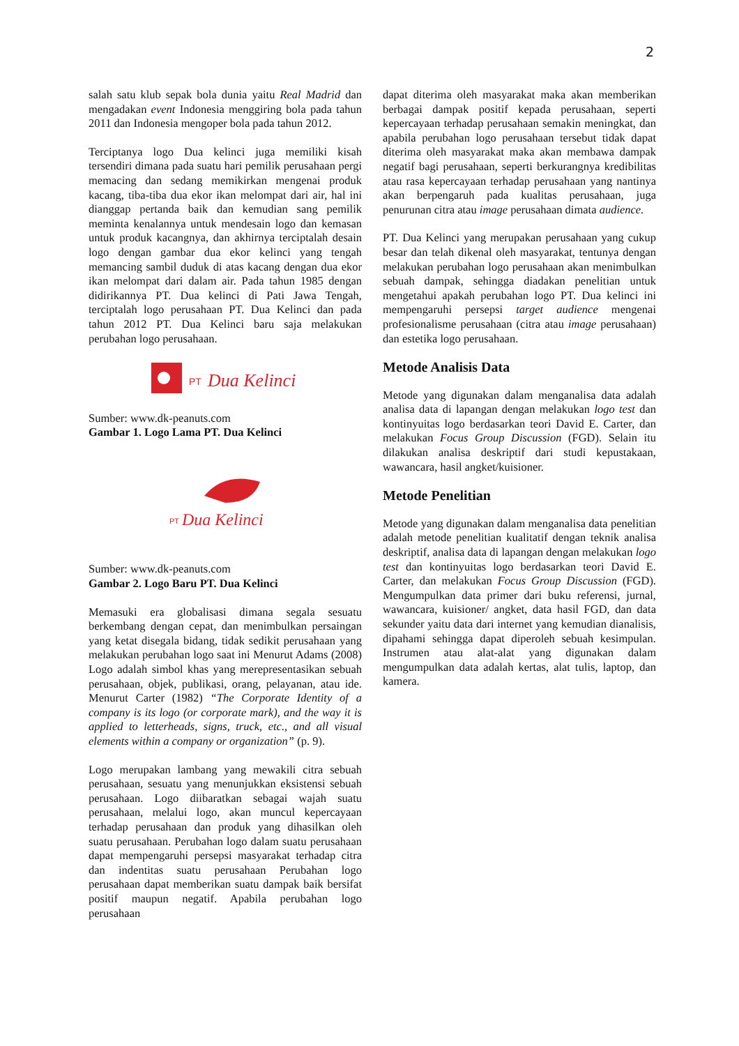2
salah satu klub sepak bola dunia yaitu Real Madrid dan mengadakan event Indonesia menggiring bola pada tahun 2011 dan Indonesia mengoper bola pada tahun 2012.
Terciptanya logo Dua kelinci juga memiliki kisah tersendiri dimana pada suatu hari pemilik perusahaan pergi memacing dan sedang memikirkan mengenai produk kacang, tiba-tiba dua ekor ikan melompat dari air, hal ini dianggap pertanda baik dan kemudian sang pemilik meminta kenalannya untuk mendesain logo dan kemasan untuk produk kacangnya, dan akhirnya terciptalah desain logo dengan gambar dua ekor kelinci yang tengah memancing sambil duduk di atas kacang dengan dua ekor ikan melompat dari dalam air. Pada tahun 1985 dengan didirikannya PT. Dua kelinci di Pati Jawa Tengah, terciptalah logo perusahaan PT. Dua Kelinci dan pada tahun 2012 PT. Dua Kelinci baru saja melakukan perubahan logo perusahaan.
PT
Dua Kelinci
Sumber: www.dk-peanuts.com
Gambar 1. Logo Lama PT. Dua Kelinci
PT
Dua Kelinci
Sumber: www.dk-peanuts.com
Gambar 2. Logo Baru PT. Dua Kelinci
Memasuki era globalisasi dimana segala sesuatu berkembang dengan cepat, dan menimbulkan persaingan yang ketat disegala bidang, tidak sedikit perusahaan yang melakukan perubahan logo saat ini Menurut Adams (2008) Logo adalah simbol khas yang merepresentasikan sebuah perusahaan, objek, publikasi, orang, pelayanan, atau ide. Menurut Carter (1982) “The Corporate Identity of a company is its logo (or corporate mark), and the way it is applied to letterheads, signs, truck, etc., and all visual elements within a company or organization” (p. 9).
Logo merupakan lambang yang mewakili citra sebuah perusahaan, sesuatu yang menunjukkan eksistensi sebuah perusahaan. Logo diibaratkan sebagai wajah suatu perusahaan, melalui logo, akan muncul kepercayaan terhadap perusahaan dan produk yang dihasilkan oleh suatu perusahaan. Perubahan logo dalam suatu perusahaan dapat mempengaruhi persepsi masyarakat terhadap citra dan indentitas suatu perusahaan Perubahan logo perusahaan dapat memberikan suatu dampak baik bersifat positif maupun negatif. Apabila perubahan logo perusahaan
dapat diterima oleh masyarakat maka akan memberikan berbagai dampak positif kepada perusahaan, seperti kepercayaan terhadap perusahaan semakin meningkat, dan apabila perubahan logo perusahaan tersebut tidak dapat diterima oleh masyarakat maka akan membawa dampak negatif bagi perusahaan, seperti berkurangnya kredibilitas atau rasa kepercayaan terhadap perusahaan yang nantinya akan berpengaruh pada kualitas perusahaan, juga penurunan citra atau image perusahaan dimata audience.
PT. Dua Kelinci yang merupakan perusahaan yang cukup besar dan telah dikenal oleh masyarakat, tentunya dengan melakukan perubahan logo perusahaan akan menimbulkan sebuah dampak, sehingga diadakan penelitian untuk mengetahui apakah perubahan logo PT. Dua kelinci ini mempengaruhi persepsi target audience mengenai profesionalisme perusahaan (citra atau image perusahaan) dan estetika logo perusahaan.
Metode Analisis Data
Metode yang digunakan dalam menganalisa data adalah analisa data di lapangan dengan melakukan logo test dan kontinyuitas logo berdasarkan teori David E. Carter, dan melakukan Focus Group Discussion (FGD). Selain itu dilakukan analisa deskriptif dari studi kepustakaan, wawancara, hasil angket/kuisioner.
Metode Penelitian
Metode yang digunakan dalam menganalisa data penelitian adalah metode penelitian kualitatif dengan teknik analisa deskriptif, analisa data di lapangan dengan melakukan logo test dan kontinyuitas logo berdasarkan teori David E. Carter, dan melakukan Focus Group Discussion (FGD). Mengumpulkan data primer dari buku referensi, jurnal, wawancara, kuisioner/ angket, data hasil FGD, dan data sekunder yaitu data dari internet yang kemudian dianalisis, dipahami sehingga dapat diperoleh sebuah kesimpulan. Instrumen atau alat-alat yang digunakan dalam mengumpulkan data adalah kertas, alat tulis, laptop, dan kamera.